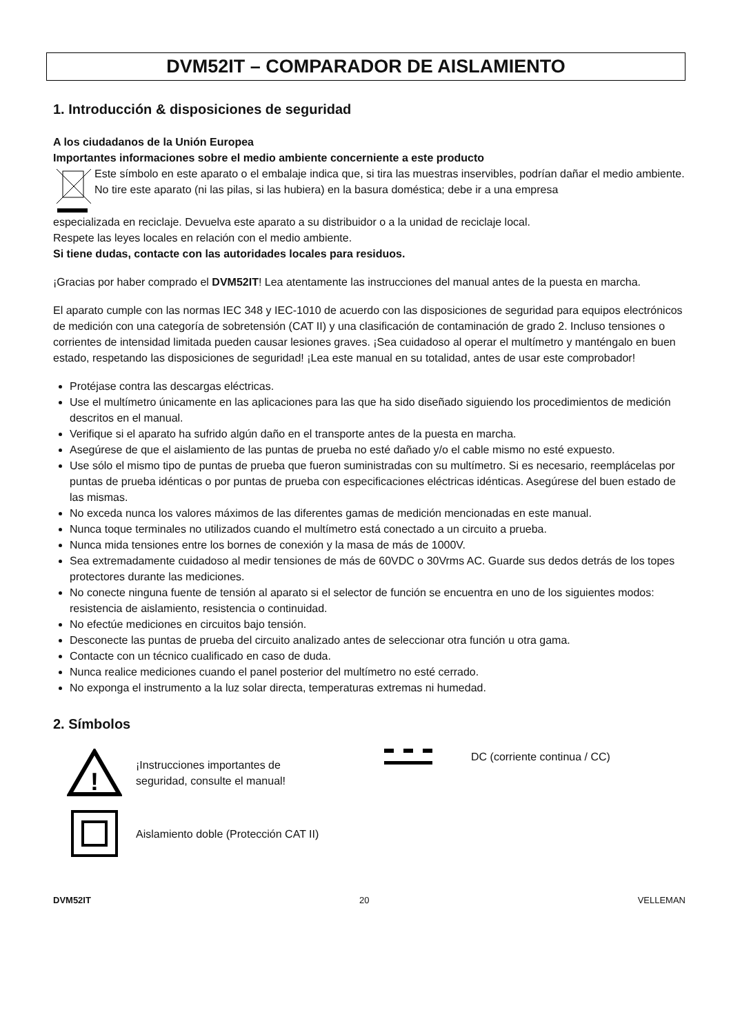DVM52IT – COMPARADOR DE AISLAMIENTO
1. Introducción & disposiciones de seguridad
A los ciudadanos de la Unión Europea
Importantes informaciones sobre el medio ambiente concerniente a este producto
Este símbolo en este aparato o el embalaje indica que, si tira las muestras inservibles, podrían dañar el medio ambiente.
No tire este aparato (ni las pilas, si las hubiera) en la basura doméstica; debe ir a una empresa
especializada en reciclaje. Devuelva este aparato a su distribuidor o a la unidad de reciclaje local.
Respete las leyes locales en relación con el medio ambiente.
Si tiene dudas, contacte con las autoridades locales para residuos.
¡Gracias por haber comprado el DVM52IT! Lea atentamente las instrucciones del manual antes de la puesta en marcha.
El aparato cumple con las normas IEC 348 y IEC-1010 de acuerdo con las disposiciones de seguridad para equipos electrónicos de medición con una categoría de sobretensión (CAT II) y una clasificación de contaminación de grado 2. Incluso tensiones o corrientes de intensidad limitada pueden causar lesiones graves. ¡Sea cuidadoso al operar el multímetro y manténgalo en buen estado, respetando las disposiciones de seguridad! ¡Lea este manual en su totalidad, antes de usar este comprobador!
Protéjase contra las descargas eléctricas.
Use el multímetro únicamente en las aplicaciones para las que ha sido diseñado siguiendo los procedimientos de medición descritos en el manual.
Verifique si el aparato ha sufrido algún daño en el transporte antes de la puesta en marcha.
Asegúrese de que el aislamiento de las puntas de prueba no esté dañado y/o el cable mismo no esté expuesto.
Use sólo el mismo tipo de puntas de prueba que fueron suministradas con su multímetro. Si es necesario, reemplácelas por puntas de prueba idénticas o por puntas de prueba con especificaciones eléctricas idénticas. Asegúrese del buen estado de las mismas.
No exceda nunca los valores máximos de las diferentes gamas de medición mencionadas en este manual.
Nunca toque terminales no utilizados cuando el multímetro está conectado a un circuito a prueba.
Nunca mida tensiones entre los bornes de conexión y la masa de más de 1000V.
Sea extremadamente cuidadoso al medir tensiones de más de 60VDC o 30Vrms AC. Guarde sus dedos detrás de los topes protectores durante las mediciones.
No conecte ninguna fuente de tensión al aparato si el selector de función se encuentra en uno de los siguientes modos: resistencia de aislamiento, resistencia o continuidad.
No efectúe mediciones en circuitos bajo tensión.
Desconecte las puntas de prueba del circuito analizado antes de seleccionar otra función u otra gama.
Contacte con un técnico cualificado en caso de duda.
Nunca realice mediciones cuando el panel posterior del multímetro no esté cerrado.
No exponga el instrumento a la luz solar directa, temperaturas extremas ni humedad.
2. Símbolos
!
¡Instrucciones importantes de
seguridad, consulte el manual!
Aislamiento doble (Protección CAT II)
DC (corriente continua / CC)
DVM52IT 20 VELLEMAN